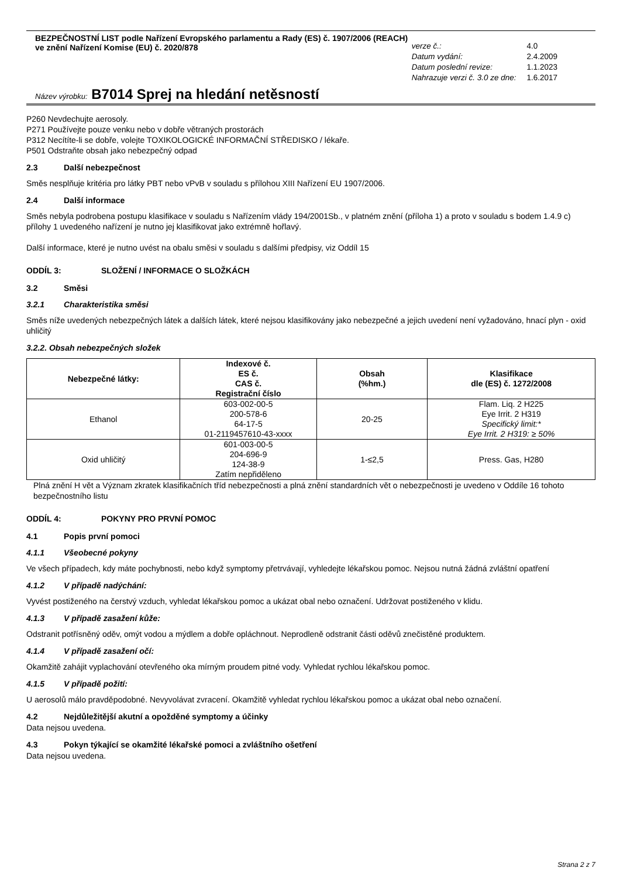BEZPEČNOSTNÍ LIST podle Nařízení Evropského parlamentu a Rady (ES) č. 1907/2006 (REACH)
ve znění Nařízení Komise (EU) č. 2020/878
| verze č.: | 4.0 |
| Datum vydání: | 2.4.2009 |
| Datum poslední revize: | 1.1.2023 |
| Nahrazuje verzi č. 3.0 ze dne: | 1.6.2017 |
Název výrobku: B7014 Sprej na hledání netěsností
P260 Nevdechujte aerosoly.
P271 Používejte pouze venku nebo v dobře větraných prostorách
P312 Necítíte-li se dobře, volejte TOXIKOLOGICKÉ INFORMAČNÍ STŘEDISKO / lékaře.
P501 Odstraňte obsah jako nebezpečný odpad
2.3 Další nebezpečnost
Směs nesplňuje kritéria pro látky PBT nebo vPvB v souladu s přílohou XIII Nařízení EU 1907/2006.
2.4 Další informace
Směs nebyla podrobena postupu klasifikace v souladu s Nařízením vlády 194/2001Sb., v platném znění (příloha 1) a proto v souladu s bodem 1.4.9 c) přílohy 1 uvedeného nařízení je nutno jej klasifikovat jako extrémně hořlavý.
Další informace, které je nutno uvést na obalu směsi v souladu s dalšími předpisy, viz Oddíl 15
ODDÍL 3: SLOŽENÍ / INFORMACE O SLOŽKÁCH
3.2 Směsi
3.2.1 Charakteristika směsi
Směs níže uvedených nebezpečných látek a dalších látek, které nejsou klasifikovány jako nebezpečné a jejich uvedení není vyžadováno, hnací plyn - oxid uhličitý
3.2.2. Obsah nebezpečných složek
| Nebezpečné látky: | Indexové č. ES č. CAS č. Registrační číslo | Obsah (%hm.) | Klasifikace dle (ES) č. 1272/2008 |
| --- | --- | --- | --- |
| Ethanol | 603-002-00-5 200-578-6 64-17-5 01-2119457610-43-xxxx | 20-25 | Flam. Liq. 2 H225 Eye Irrit. 2 H319 Specifický limit:* Eye Irrit. 2 H319: ≥ 50% |
| Oxid uhličitý | 601-003-00-5 204-696-9 124-38-9 Zatím nepřiděleno | 1-≤2,5 | Press. Gas, H280 |
Plná znění H vět a Význam zkratek klasifikačních tříd nebezpečnosti a plná znění standardních vět o nebezpečnosti je uvedeno v Oddíle 16 tohoto bezpečnostního listu
ODDÍL 4: POKYNY PRO PRVNÍ POMOC
4.1 Popis první pomoci
4.1.1 Všeobecné pokyny
Ve všech případech, kdy máte pochybnosti, nebo když symptomy přetrvávají, vyhledejte lékařskou pomoc. Nejsou nutná žádná zvláštní opatření
4.1.2 V případě nadýchání:
Vyvést postiženého na čerstvý vzduch, vyhledat lékařskou pomoc a ukázat obal nebo označení. Udržovat postiženého v klidu.
4.1.3 V případě zasažení kůže:
Odstranit potřísněný oděv, omýt vodou a mýdlem a dobře opláchnout. Neprodleně odstranit části oděvů znečistěné produktem.
4.1.4 V případě zasažení očí:
Okamžitě zahájit vyplachování otevřeného oka mírným proudem pitné vody. Vyhledat rychlou lékařskou pomoc.
4.1.5 V případě požití:
U aerosolů málo pravděpodobné. Nevyvolávat zvracení. Okamžitě vyhledat rychlou lékařskou pomoc a ukázat obal nebo označení.
4.2 Nejdůležitější akutní a opožděné symptomy a účinky
Data nejsou uvedena.
4.3 Pokyn týkající se okamžité lékařské pomoci a zvláštního ošetření
Data nejsou uvedena.
Strana 2 z 7